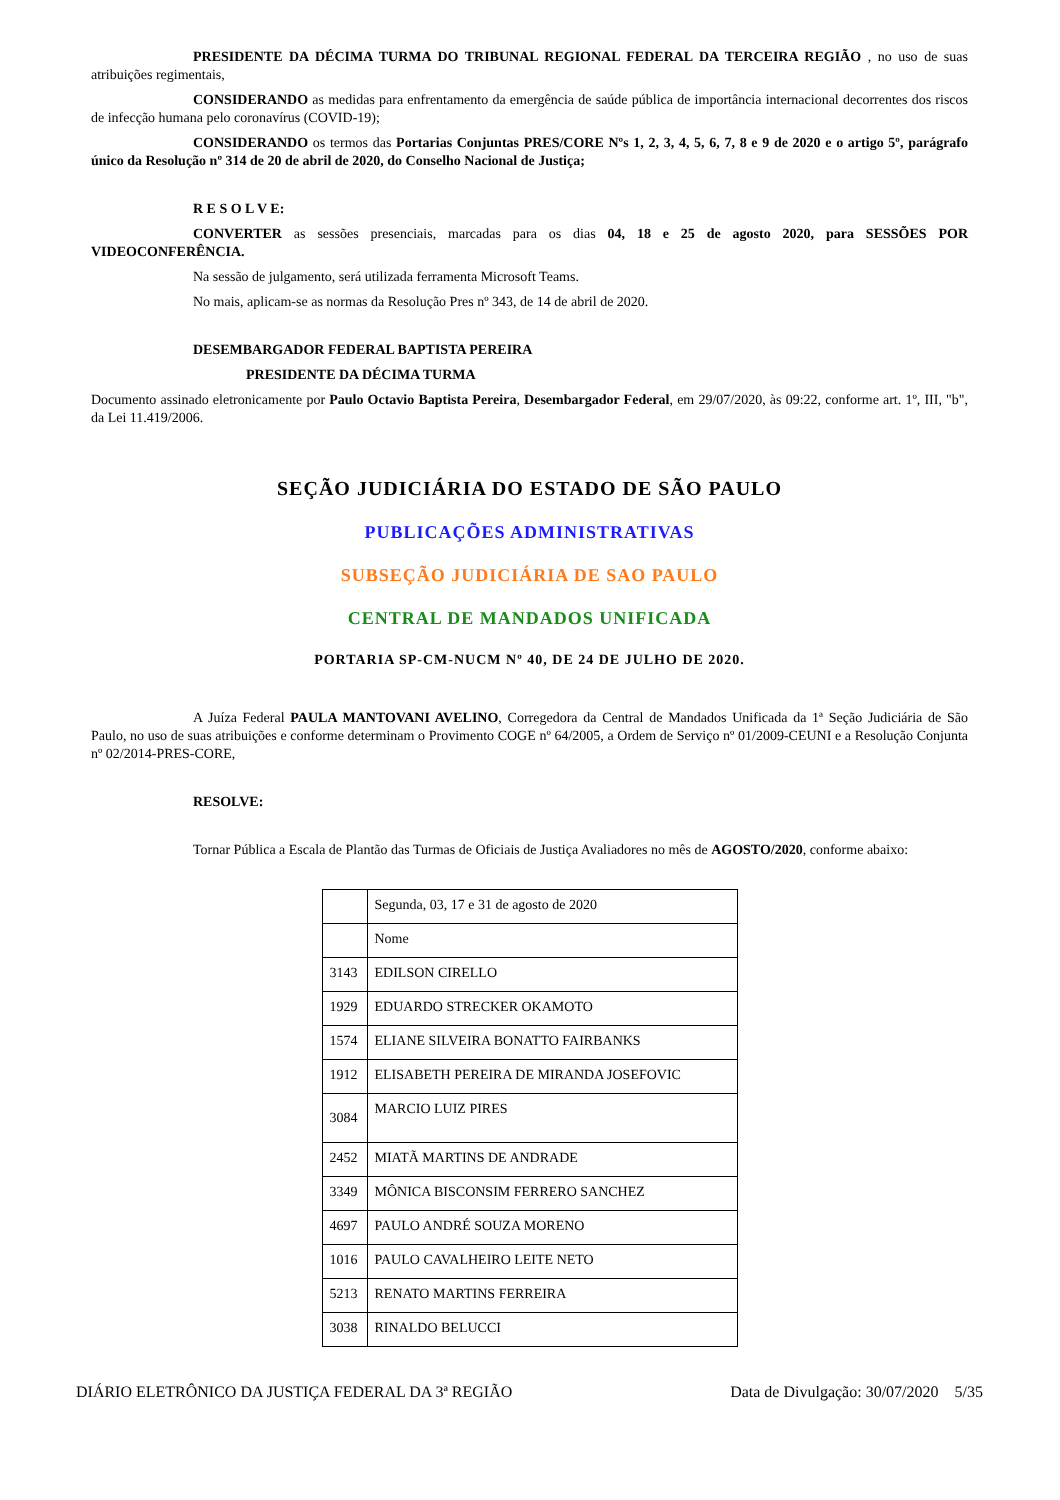PRESIDENTE DA DÉCIMA TURMA DO TRIBUNAL REGIONAL FEDERAL DA TERCEIRA REGIÃO , no uso de suas atribuições regimentais,
CONSIDERANDO as medidas para enfrentamento da emergência de saúde pública de importância internacional decorrentes dos riscos de infecção humana pelo coronavírus (COVID-19);
CONSIDERANDO os termos das Portarias Conjuntas PRES/CORE Nºs 1, 2, 3, 4, 5, 6, 7, 8 e 9 de 2020 e o artigo 5º, parágrafo único da Resolução nº 314 de 20 de abril de 2020, do Conselho Nacional de Justiça;
R E S O L V E:
CONVERTER as sessões presenciais, marcadas para os dias 04, 18 e 25 de agosto 2020, para SESSÕES POR VIDEOCONFERÊNCIA.
Na sessão de julgamento, será utilizada ferramenta Microsoft Teams.
No mais, aplicam-se as normas da Resolução Pres nº 343, de 14 de abril de 2020.
DESEMBARGADOR FEDERAL BAPTISTA PEREIRA
PRESIDENTE DA DÉCIMA TURMA
Documento assinado eletronicamente por Paulo Octavio Baptista Pereira, Desembargador Federal, em 29/07/2020, às 09:22, conforme art. 1º, III, "b", da Lei 11.419/2006.
SEÇÃO JUDICIÁRIA DO ESTADO DE SÃO PAULO
PUBLICAÇÕES ADMINISTRATIVAS
SUBSEÇÃO JUDICIÁRIA DE SAO PAULO
CENTRAL DE MANDADOS UNIFICADA
PORTARIA SP-CM-NUCM Nº 40, DE 24 DE JULHO DE 2020.
A Juíza Federal PAULA MANTOVANI AVELINO, Corregedora da Central de Mandados Unificada da 1ª Seção Judiciária de São Paulo, no uso de suas atribuições e conforme determinam o Provimento COGE nº 64/2005, a Ordem de Serviço nº 01/2009-CEUNI e a Resolução Conjunta nº 02/2014-PRES-CORE,
RESOLVE:
Tornar Pública a Escala de Plantão das Turmas de Oficiais de Justiça Avaliadores no mês de AGOSTO/2020, conforme abaixo:
| | Segunda, 03, 17 e 31 de agosto de 2020 |
| | Nome |
| 3143 | EDILSON CIRELLO |
| 1929 | EDUARDO STRECKER OKAMOTO |
| 1574 | ELIANE SILVEIRA BONATTO FAIRBANKS |
| 1912 | ELISABETH PEREIRA DE MIRANDA JOSEFOVIC |
| 3084 | MARCIO LUIZ PIRES |
| 2452 | MIATÃ MARTINS DE ANDRADE |
| 3349 | MÔNICA BISCONSIM FERRERO SANCHEZ |
| 4697 | PAULO ANDRÉ SOUZA MORENO |
| 1016 | PAULO CAVALHEIRO LEITE NETO |
| 5213 | RENATO MARTINS FERREIRA |
| 3038 | RINALDO BELUCCI |
DIÁRIO ELETRÔNICO DA JUSTIÇA FEDERAL DA 3ª REGIÃO Data de Divulgação: 30/07/2020 5/35